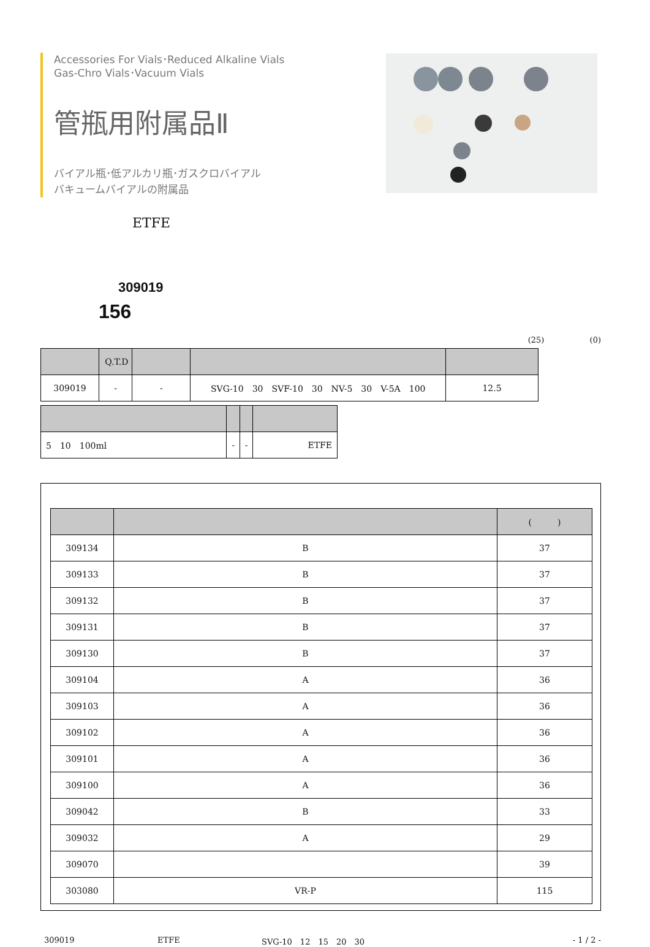Accessories For Vials･Reduced Alkaline Vials
Gas-Chro Vials･Vacuum Vials
管瓶用附属品Ⅱ
バイアル瓶･低アルカリ瓶･ガスクロバイアル
バキュームバイアルの附属品
ETFE
309019
156
(25) (0)
| | Q.T.D | | | |
| --- | --- | --- | --- | --- |
| 309019 | - | - | SVG-10 30 SVF-10 30 NV-5 30 V-5A 100 | 12.5 |
| 5 10 100ml | - | - | ETFE |
| | | ( ) |
| --- | --- | --- |
| 309134 | B | 37 |
| 309133 | B | 37 |
| 309132 | B | 37 |
| 309131 | B | 37 |
| 309130 | B | 37 |
| 309104 | A | 36 |
| 309103 | A | 36 |
| 309102 | A | 36 |
| 309101 | A | 36 |
| 309100 | A | 36 |
| 309042 | B | 33 |
| 309032 | A | 29 |
| 309070 | | 39 |
| 303080 | VR-P | 115 |
309019 ETFE SVG-10　12　15　20　30 - 1 / 2 -